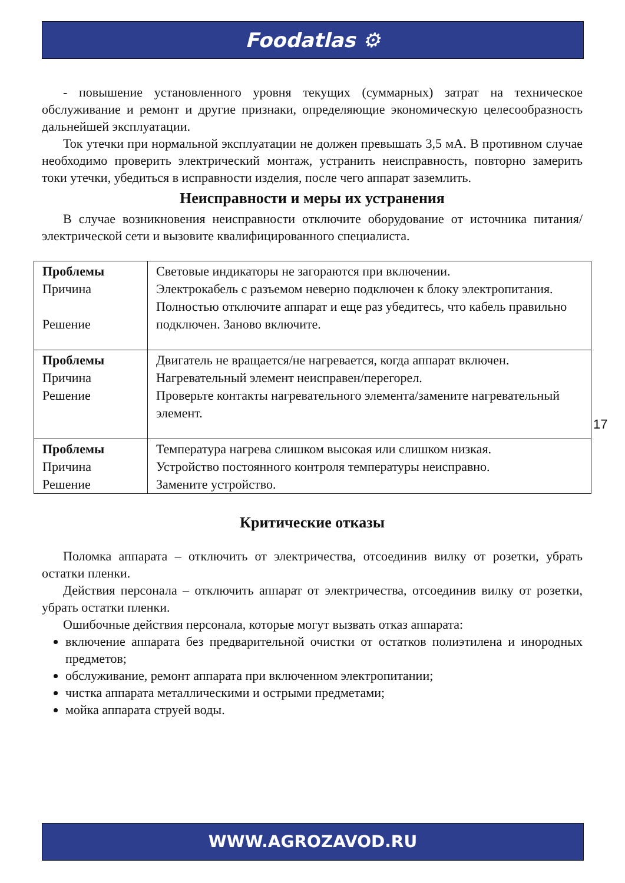Foodatlas ⚙
- повышение установленного уровня текущих (суммарных) затрат на техническое обслуживание и ремонт и другие признаки, определяющие экономическую целесообразность дальнейшей эксплуатации.
Ток утечки при нормальной эксплуатации не должен превышать 3,5 мА. В противном случае необходимо проверить электрический монтаж, устранить неисправность, повторно замерить токи утечки, убедиться в исправности изделия, после чего аппарат заземлить.
Неисправности и меры их устранения
В случае возникновения неисправности отключите оборудование от источника питания/электрической сети и вызовите квалифицированного специалиста.
| Проблемы Причина Решение | Световые индикаторы не загораются при включении. Электрокабель с разъемом неверно подключен к блоку электропитания. Полностью отключите аппарат и еще раз убедитесь, что кабель правильно подключен. Заново включите. |
| Проблемы Причина Решение | Двигатель не вращается/не нагревается, когда аппарат включен. Нагревательный элемент неисправен/перегорел. Проверьте контакты нагревательного элемента/замените нагревательный элемент. |
| Проблемы Причина Решение | Температура нагрева слишком высокая или слишком низкая. Устройство постоянного контроля температуры неисправно. Замените устройство. |
Критические отказы
Поломка аппарата – отключить от электричества, отсоединив вилку от розетки, убрать остатки пленки.
Действия персонала – отключить аппарат от электричества, отсоединив вилку от розетки, убрать остатки пленки.
Ошибочные действия персонала, которые могут вызвать отказ аппарата:
включение аппарата без предварительной очистки от остатков полиэтилена и инородных предметов;
обслуживание, ремонт аппарата при включенном электропитании;
чистка аппарата металлическими и острыми предметами;
мойка аппарата струей воды.
17
WWW.AGROZAVOD.RU